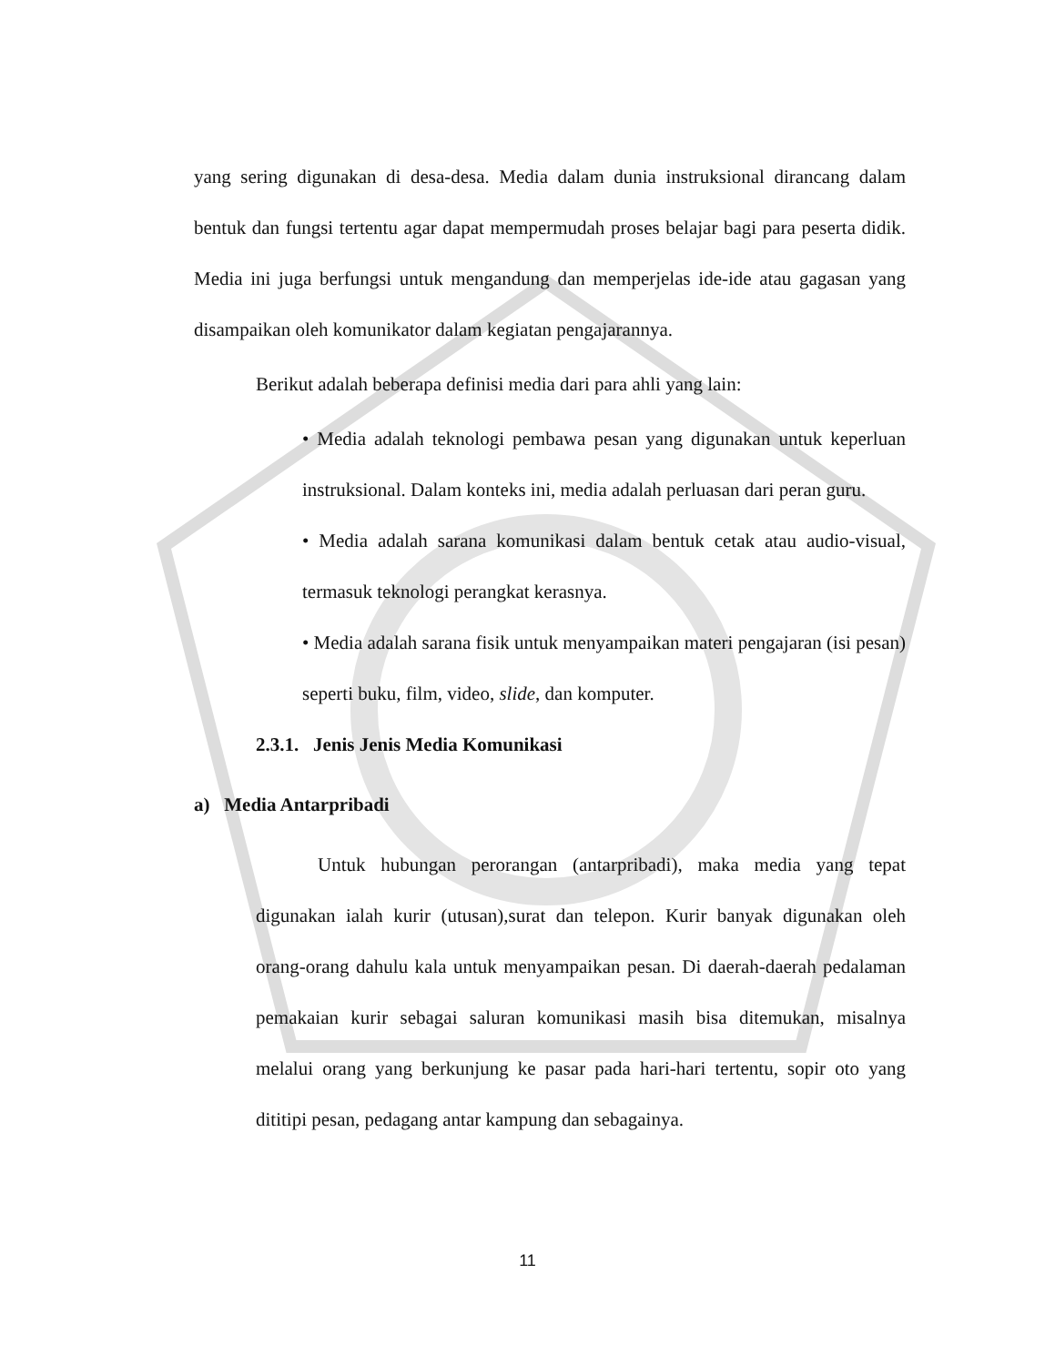yang sering digunakan di desa-desa. Media dalam dunia instruksional dirancang dalam bentuk dan fungsi tertentu agar dapat mempermudah proses belajar bagi para peserta didik. Media ini juga berfungsi untuk mengandung dan memperjelas ide-ide atau gagasan yang disampaikan oleh komunikator dalam kegiatan pengajarannya.
Berikut adalah beberapa definisi media dari para ahli yang lain:
• Media adalah teknologi pembawa pesan yang digunakan untuk keperluan instruksional. Dalam konteks ini, media adalah perluasan dari peran guru.
• Media adalah sarana komunikasi dalam bentuk cetak atau audio-visual, termasuk teknologi perangkat kerasnya.
• Media adalah sarana fisik untuk menyampaikan materi pengajaran (isi pesan) seperti buku, film, video, slide, dan komputer.
2.3.1. Jenis Jenis Media Komunikasi
a) Media Antarpribadi
Untuk hubungan perorangan (antarpribadi), maka media yang tepat digunakan ialah kurir (utusan),surat dan telepon. Kurir banyak digunakan oleh orang-orang dahulu kala untuk menyampaikan pesan. Di daerah-daerah pedalaman pemakaian kurir sebagai saluran komunikasi masih bisa ditemukan, misalnya melalui orang yang berkunjung ke pasar pada hari-hari tertentu, sopir oto yang dititipi pesan, pedagang antar kampung dan sebagainya.
11